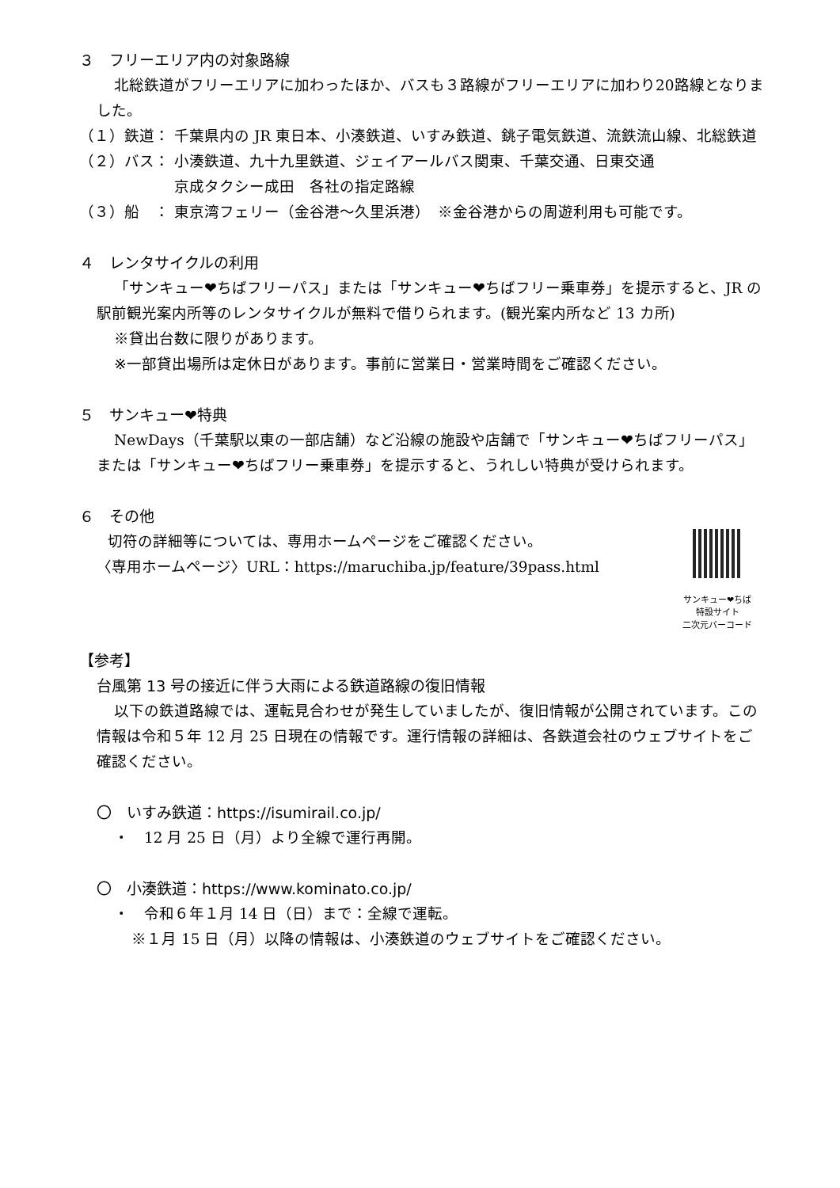３　フリーエリア内の対象路線
北総鉄道がフリーエリアに加わったほか、バスも３路線がフリーエリアに加わり20路線となりました。
（１）鉄道： 千葉県内の JR 東日本、小湊鉄道、いすみ鉄道、銚子電気鉄道、流鉄流山線、北総鉄道
（２）バス： 小湊鉄道、九十九里鉄道、ジェイアールバス関東、千葉交通、日東交通
京成タクシー成田　各社の指定路線
（３）船　： 東京湾フェリー（金谷港～久里浜港）　※金谷港からの周遊利用も可能です。
４　レンタサイクルの利用
「サンキュー❤ちばフリーパス」または「サンキュー❤ちばフリー乗車券」を提示すると、JR の駅前観光案内所等のレンタサイクルが無料で借りられます。(観光案内所など 13 カ所)
※貸出台数に限りがあります。
※一部貸出場所は定休日があります。事前に営業日・営業時間をご確認ください。
５　サンキュー❤特典
NewDays（千葉駅以東の一部店舗）など沿線の施設や店舗で「サンキュー❤ちばフリーパス」または「サンキュー❤ちばフリー乗車券」を提示すると、うれしい特典が受けられます。
６　その他
サンキュー❤ちば
特設サイト
二次元バーコード
切符の詳細等については、専用ホームページをご確認ください。
〈専用ホームページ〉URL：https://maruchiba.jp/feature/39pass.html
【参考】
台風第 13 号の接近に伴う大雨による鉄道路線の復旧情報
以下の鉄道路線では、運転見合わせが発生していましたが、復旧情報が公開されています。この情報は令和５年 12 月 25 日現在の情報です。運行情報の詳細は、各鉄道会社のウェブサイトをご確認ください。
〇　いすみ鉄道：https://isumirail.co.jp/
・　12 月 25 日（月）より全線で運行再開。
〇　小湊鉄道：https://www.kominato.co.jp/
・　令和６年１月 14 日（日）まで：全線で運転。
※１月 15 日（月）以降の情報は、小湊鉄道のウェブサイトをご確認ください。